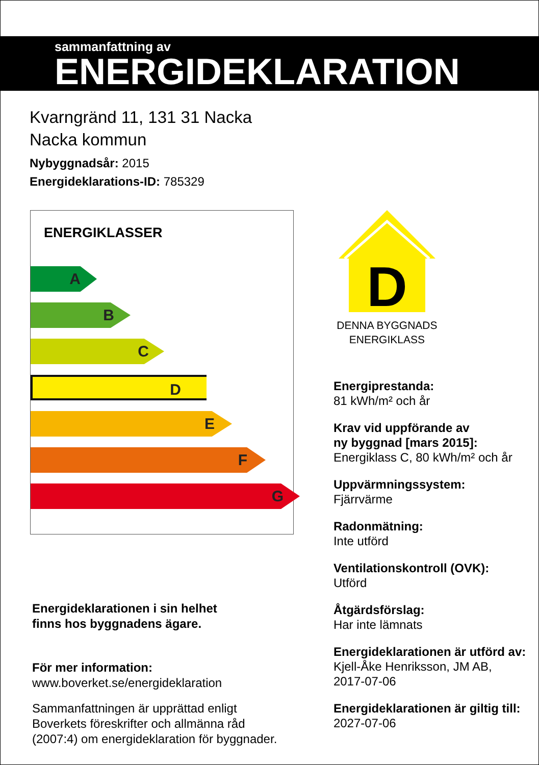sammanfattning av
ENERGIDEKLARATION
Kvarngränd 11, 131 31 Nacka
Nacka kommun
Nybyggnadsår: 2015
Energideklarations-ID: 785329
ENERGIKLASSER
A
B
C
D
E
F
G
Energideklarationen i sin helhet
finns hos byggnadens ägare.
För mer information:
www.boverket.se/energideklaration
Sammanfattningen är upprättad enligt
Boverkets föreskrifter och allmänna råd
(2007:4) om energideklaration för byggnader.
D
DENNA BYGGNADS
ENERGIKLASS
Energiprestanda:
81 kWh/m² och år
Krav vid uppförande av
ny byggnad [mars 2015]:
Energiklass C, 80 kWh/m² och år
Uppvärmningssystem:
Fjärrvärme
Radonmätning:
Inte utförd
Ventilationskontroll (OVK):
Utförd
Åtgärdsförslag:
Har inte lämnats
Energideklarationen är utförd av:
Kjell-Åke Henriksson, JM AB,
2017-07-06
Energideklarationen är giltig till:
2027-07-06